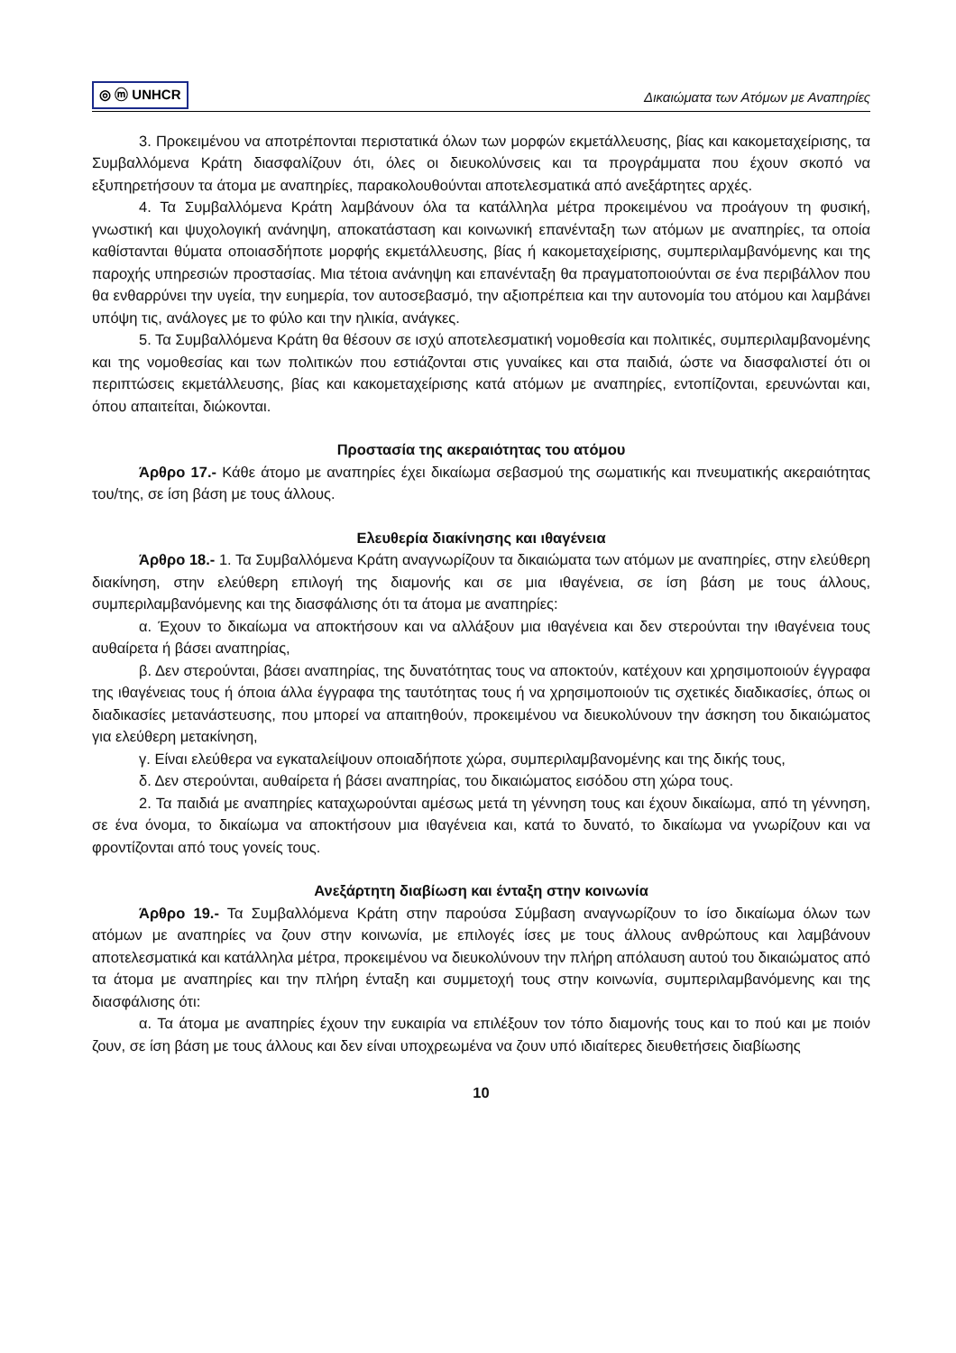◎ ⓜ UNHCR Δικαιώματα των Ατόμων με Αναπηρίες
3. Προκειμένου να αποτρέπονται περιστατικά όλων των μορφών εκμετάλλευσης, βίας και κακομεταχείρισης, τα Συμβαλλόμενα Κράτη διασφαλίζουν ότι, όλες οι διευκολύνσεις και τα προγράμματα που έχουν σκοπό να εξυπηρετήσουν τα άτομα με αναπηρίες, παρακολουθούνται αποτελεσματικά από ανεξάρτητες αρχές.
4. Τα Συμβαλλόμενα Κράτη λαμβάνουν όλα τα κατάλληλα μέτρα προκειμένου να προάγουν τη φυσική, γνωστική και ψυχολογική ανάνηψη, αποκατάσταση και κοινωνική επανένταξη των ατόμων με αναπηρίες, τα οποία καθίστανται θύματα οποιασδήποτε μορφής εκμετάλλευσης, βίας ή κακομεταχείρισης, συμπεριλαμβανόμενης και της παροχής υπηρεσιών προστασίας. Μια τέτοια ανάνηψη και επανένταξη θα πραγματοποιούνται σε ένα περιβάλλον που θα ενθαρρύνει την υγεία, την ευημερία, τον αυτοσεβασμό, την αξιοπρέπεια και την αυτονομία του ατόμου και λαμβάνει υπόψη τις, ανάλογες με το φύλο και την ηλικία, ανάγκες.
5. Τα Συμβαλλόμενα Κράτη θα θέσουν σε ισχύ αποτελεσματική νομοθεσία και πολιτικές, συμπεριλαμβανομένης και της νομοθεσίας και των πολιτικών που εστιάζονται στις γυναίκες και στα παιδιά, ώστε να διασφαλιστεί ότι οι περιπτώσεις εκμετάλλευσης, βίας και κακομεταχείρισης κατά ατόμων με αναπηρίες, εντοπίζονται, ερευνώνται και, όπου απαιτείται, διώκονται.
Προστασία της ακεραιότητας του ατόμου
Άρθρο 17.- Κάθε άτομο με αναπηρίες έχει δικαίωμα σεβασμού της σωματικής και πνευματικής ακεραιότητας του/της, σε ίση βάση με τους άλλους.
Ελευθερία διακίνησης και ιθαγένεια
Άρθρο 18.- 1. Τα Συμβαλλόμενα Κράτη αναγνωρίζουν τα δικαιώματα των ατόμων με αναπηρίες, στην ελεύθερη διακίνηση, στην ελεύθερη επιλογή της διαμονής και σε μια ιθαγένεια, σε ίση βάση με τους άλλους, συμπεριλαμβανόμενης και της διασφάλισης ότι τα άτομα με αναπηρίες:
α. Έχουν το δικαίωμα να αποκτήσουν και να αλλάξουν μια ιθαγένεια και δεν στερούνται την ιθαγένεια τους αυθαίρετα ή βάσει αναπηρίας,
β. Δεν στερούνται, βάσει αναπηρίας, της δυνατότητας τους να αποκτούν, κατέχουν και χρησιμοποιούν έγγραφα της ιθαγένειας τους ή όποια άλλα έγγραφα της ταυτότητας τους ή να χρησιμοποιούν τις σχετικές διαδικασίες, όπως οι διαδικασίες μετανάστευσης, που μπορεί να απαιτηθούν, προκειμένου να διευκολύνουν την άσκηση του δικαιώματος για ελεύθερη μετακίνηση,
γ. Είναι ελεύθερα να εγκαταλείψουν οποιαδήποτε χώρα, συμπεριλαμβανομένης και της δικής τους,
δ. Δεν στερούνται, αυθαίρετα ή βάσει αναπηρίας, του δικαιώματος εισόδου στη χώρα τους.
2. Τα παιδιά με αναπηρίες καταχωρούνται αμέσως μετά τη γέννηση τους και έχουν δικαίωμα, από τη γέννηση, σε ένα όνομα, το δικαίωμα να αποκτήσουν μια ιθαγένεια και, κατά το δυνατό, το δικαίωμα να γνωρίζουν και να φροντίζονται από τους γονείς τους.
Ανεξάρτητη διαβίωση και ένταξη στην κοινωνία
Άρθρο 19.- Τα Συμβαλλόμενα Κράτη στην παρούσα Σύμβαση αναγνωρίζουν το ίσο δικαίωμα όλων των ατόμων με αναπηρίες να ζουν στην κοινωνία, με επιλογές ίσες με τους άλλους ανθρώπους και λαμβάνουν αποτελεσματικά και κατάλληλα μέτρα, προκειμένου να διευκολύνουν την πλήρη απόλαυση αυτού του δικαιώματος από τα άτομα με αναπηρίες και την πλήρη ένταξη και συμμετοχή τους στην κοινωνία, συμπεριλαμβανόμενης και της διασφάλισης ότι:
α. Τα άτομα με αναπηρίες έχουν την ευκαιρία να επιλέξουν τον τόπο διαμονής τους και το πού και με ποιόν ζουν, σε ίση βάση με τους άλλους και δεν είναι υποχρεωμένα να ζουν υπό ιδιαίτερες διευθετήσεις διαβίωσης
10